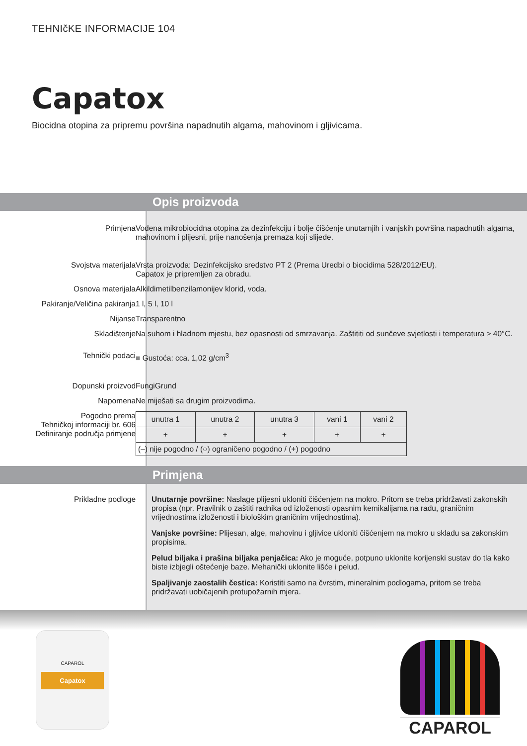TEHNIčKE INFORMACIJE 104
Capatox
Biocidna otopina za pripremu površina napadnutih algama, mahovinom i gljivicama.
Opis proizvoda
Primjena Vodena mikrobiocidna otopina za dezinfekciju i bolje čišćenje unutarnjih i vanjskih površina napadnutih algama, mahovinom i plijesni, prije nanošenja premaza koji slijede.
Svojstva materijala Vrsta proizvoda: Dezinfekcijsko sredstvo PT 2 (Prema Uredbi o biocidima 528/2012/EU).
Capatox je pripremljen za obradu.
Osnova materijala Alkildimetilbenzilamonijev klorid, voda.
Pakiranje/Veličina pakiranja 1 l, 5 l, 10 l
Nijanse Transparentno
Skladištenje Na suhom i hladnom mjestu, bez opasnosti od smrzavanja. Zaštititi od sunčeve svjetlosti i temperatura > 40°C.
Tehnički podaci ■ Gustoća: cca. 1,02 g/cm<sup>3</sup>
Dopunski proizvod FungiGrund
Napomena Ne miješati sa drugim proizvodima.
Pogodno prema
Tehničkoj informaciji br. 606
Definiranje područja primjene
| unutra 1 | unutra 2 | unutra 3 | vani 1 | vani 2 |
| + | + | + | + | + |
| (–) nije pogodno / (○) ograničeno pogodno / (+) pogodno | | | | |
Primjena
Prikladne podloge
Unutarnje površine: Naslage plijesni ukloniti čišćenjem na mokro. Pritom se treba pridržavati zakonskih propisa (npr. Pravilnik o zaštiti radnika od izloženosti opasnim kemikalijama na radu, graničnim vrijednostima izloženosti i biološkim graničnim vrijednostima).
Vanjske površine: Plijesan, alge, mahovinu i gljivice ukloniti čišćenjem na mokro u skladu sa zakonskim propisima.
Pelud biljaka i prašina biljaka penjačica: Ako je moguće, potpuno uklonite korijenski sustav do tla kako biste izbjegli oštećenje baze. Mehanički uklonite lišće i pelud.
Spaljivanje zaostalih čestica: Koristiti samo na čvrstim, mineralnim podlogama, pritom se treba pridržavati uobičajenih protupožarnih mjera.
CAPAROL
Capatox
CAPAROL